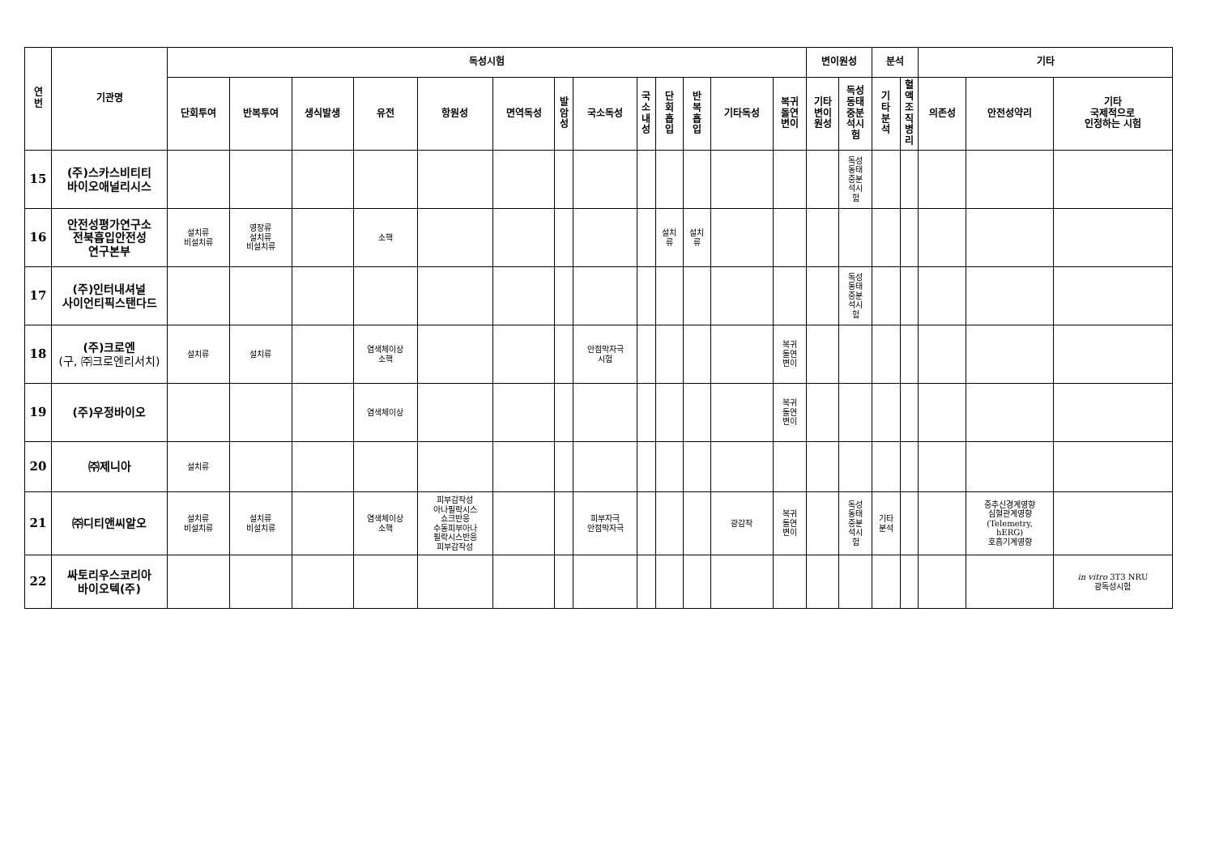| 연 번 | 기관명 | 독성시험 | | | | | | | | | | | | | 변이원성 | | 분석 | | 기타 | | |
| --- | --- | --- | --- | --- | --- | --- | --- | --- | --- | --- | --- | --- | --- | --- | --- | --- | --- | --- | --- | --- | --- |
| | | 단회투여 | 반복투여 | 생식발생 | 유전 | 항원성 | 면역독성 | 발 암 성 | 국소독성 | 국 소 내 성 | 단 회 흡 입 | 반 복 흡 입 | 기타독성 | 복귀 돌연 변이 | 기타 변이 원성 | 독성 동태 중분 석시 험 | 기 타 분 석 | 혈 액 조 직 병 리 | 의존성 | 안전성약리 | 기타 국제적으로 인정하는 시험 |
| 15 | (주)스카스비티티 바이오애널리시스 | | | | | | | | | | | | | | | 독성 동태 중분 석시 험 | | | | | |
| 16 | 안전성평가연구소 전북흡입안전성 연구본부 | 설치류 비설치류 | 영장류 설치류 비설치류 | | 소핵 | | | | | | 설치 류 | 설치 류 | | | | | | | | | |
| 17 | (주)인터내셔널 사이언티픽스탠다드 | | | | | | | | | | | | | | | 독성 동태 중분 석시 험 | | | | | |
| 18 | (주)크로엔 (구, ㈜크로엔리서치) | 설치류 | 설치류 | | 염색체이상 소핵 | | | | 안점막자극 시험 | | | | | 복귀 돌연 변이 | | | | | | | |
| 19 | (주)우정바이오 | | | | 염색체이상 | | | | | | | | | 복귀 돌연 변이 | | | | | | | |
| 20 | ㈜제니아 | 설치류 | | | | | | | | | | | | | | | | | | | |
| 21 | ㈜디티앤씨알오 | 설치류 비설치류 | 설치류 비설치류 | | 염색체이상 소핵 | 피부감작성 아나필락시스 쇼크반응 수동피부아나 필락시스반응 피부감작성 | | | 피부자극 안점막자극 | | | | 광감작 | 복귀 돌연 변이 | | 독성 동태 중분 석시 험 | 기타 분석 | | | 중추신경계영향 심혈관계영향 (Telemetry, hERG) 호흡기계영향 | |
| 22 | 싸토리우스코리아 바이오텍(주) | | | | | | | | | | | | | | | | | | | | in vitro 3T3 NRU 광독성시험 |